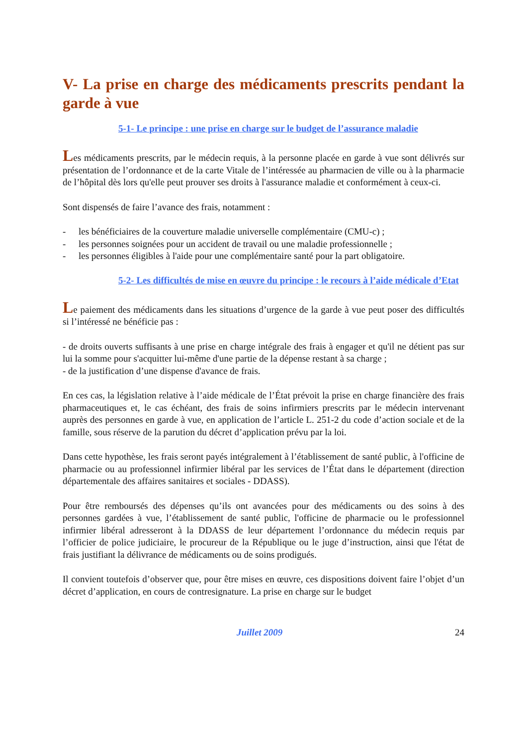V- La prise en charge des médicaments prescrits pendant la garde à vue
5-1- Le principe : une prise en charge sur le budget de l’assurance maladie
Les médicaments prescrits, par le médecin requis, à la personne placée en garde à vue sont délivrés sur présentation de l’ordonnance et de la carte Vitale de l’intéressée au pharmacien de ville ou à la pharmacie de l’hôpital dès lors qu'elle peut prouver ses droits à l'assurance maladie et conformément à ceux-ci.
Sont dispensés de faire l’avance des frais, notamment :
- les bénéficiaires de la couverture maladie universelle complémentaire (CMU-c) ;
- les personnes soignées pour un accident de travail ou une maladie professionnelle ;
- les personnes éligibles à l'aide pour une complémentaire santé pour la part obligatoire.
5-2- Les difficultés de mise en œuvre du principe : le recours à l’aide médicale d’Etat
Le paiement des médicaments dans les situations d’urgence de la garde à vue peut poser des difficultés si l’intéressé ne bénéficie pas :
- de droits ouverts suffisants à une prise en charge intégrale des frais à engager et qu'il ne détient pas sur lui la somme pour s'acquitter lui-même d'une partie de la dépense restant à sa charge ;
- de la justification d’une dispense d'avance de frais.
En ces cas, la législation relative à l’aide médicale de l’État prévoit la prise en charge financière des frais pharmaceutiques et, le cas échéant, des frais de soins infirmiers prescrits par le médecin intervenant auprès des personnes en garde à vue, en application de l’article L. 251-2 du code d’action sociale et de la famille, sous réserve de la parution du décret d’application prévu par la loi.
Dans cette hypothèse, les frais seront payés intégralement à l’établissement de santé public, à l'officine de pharmacie ou au professionnel infirmier libéral par les services de l’État dans le département (direction départementale des affaires sanitaires et sociales - DDASS).
Pour être remboursés des dépenses qu’ils ont avancées pour des médicaments ou des soins à des personnes gardées à vue, l’établissement de santé public, l'officine de pharmacie ou le professionnel infirmier libéral adresseront à la DDASS de leur département l’ordonnance du médecin requis par l’officier de police judiciaire, le procureur de la République ou le juge d’instruction, ainsi que l'état de frais justifiant la délivrance de médicaments ou de soins prodigués.
Il convient toutefois d’observer que, pour être mises en œuvre, ces dispositions doivent faire l’objet d’un décret d’application, en cours de contresignature. La prise en charge sur le budget
Juillet 2009 24